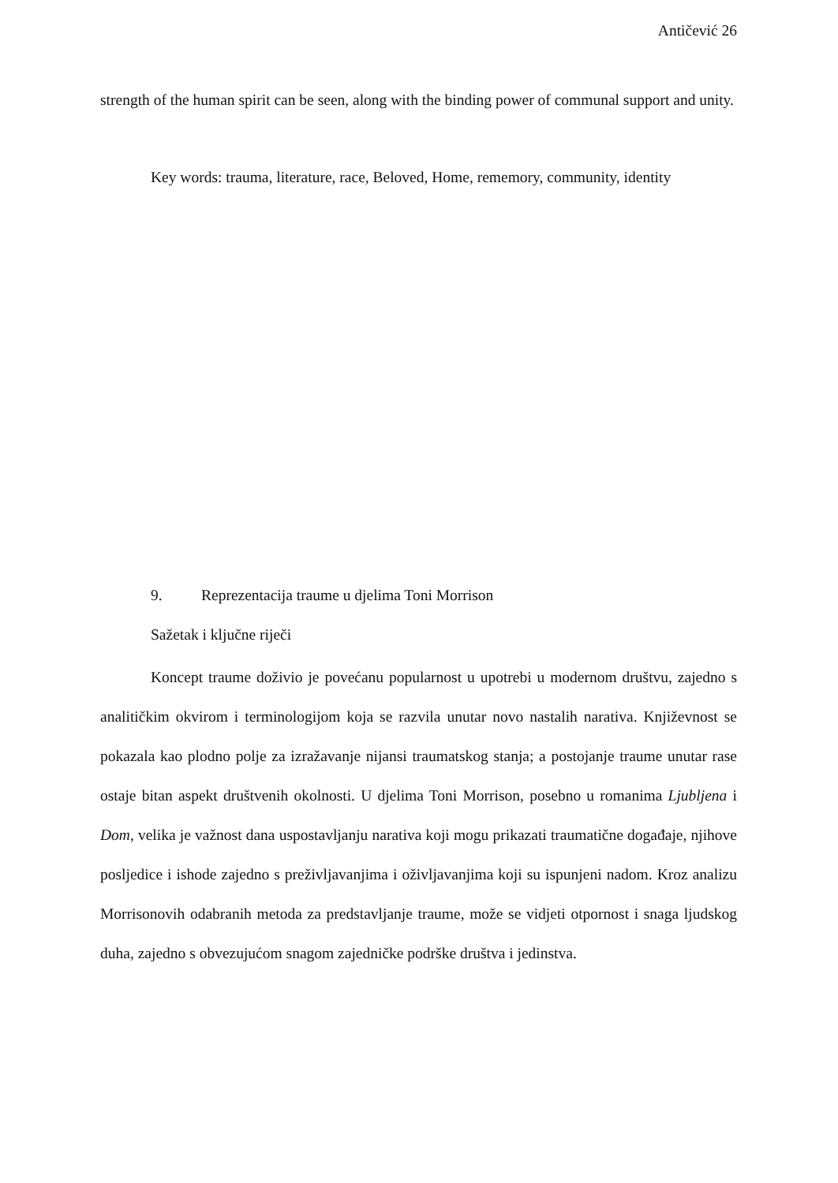Antičević 26
strength of the human spirit can be seen, along with the binding power of communal support and unity.
Key words: trauma, literature, race, Beloved, Home, rememory, community, identity
9. Reprezentacija traume u djelima Toni Morrison
Sažetak i ključne riječi
Koncept traume doživio je povećanu popularnost u upotrebi u modernom društvu, zajedno s analitičkim okvirom i terminologijom koja se razvila unutar novo nastalih narativa. Književnost se pokazala kao plodno polje za izražavanje nijansi traumatskog stanja; a postojanje traume unutar rase ostaje bitan aspekt društvenih okolnosti. U djelima Toni Morrison, posebno u romanima Ljubljena i Dom, velika je važnost dana uspostavljanju narativa koji mogu prikazati traumatične događaje, njihove posljedice i ishode zajedno s preživljavanjima i oživljavanjima koji su ispunjeni nadom. Kroz analizu Morrisonovih odabranih metoda za predstavljanje traume, može se vidjeti otpornost i snaga ljudskog duha, zajedno s obvezujućom snagom zajedničke podrške društva i jedinstva.